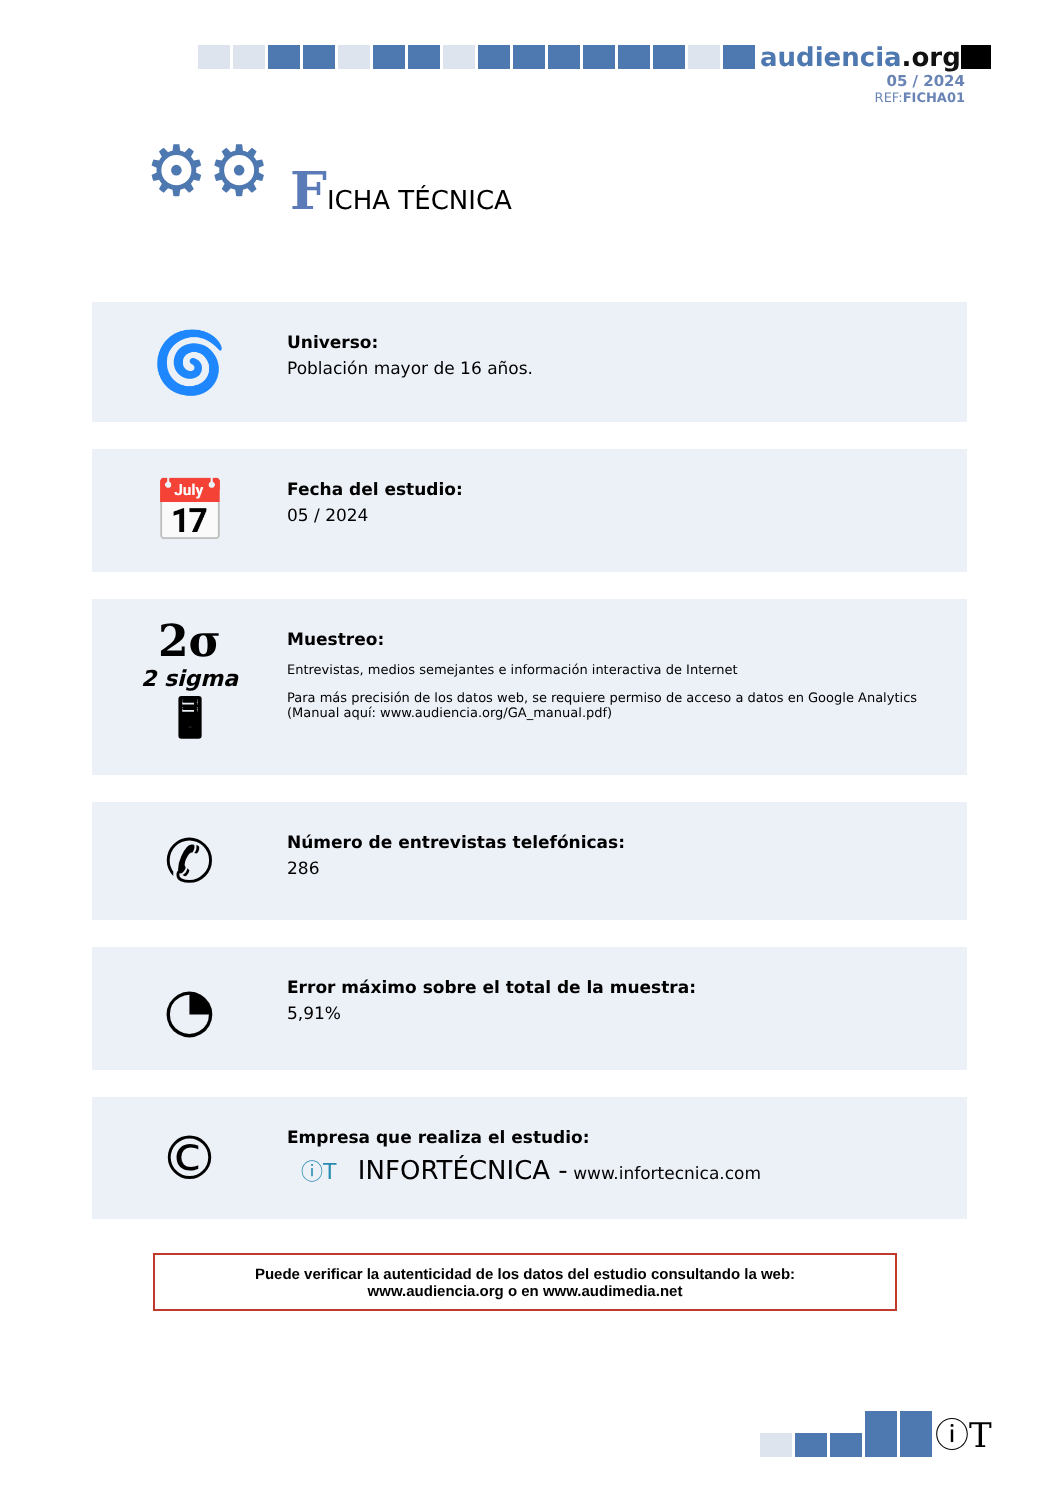audiencia.org
05 / 2024
REF:FICHA01
⚙⚙ FICHA TÉCNICA
🌀
Universo:
Población mayor de 16 años.
📅
Fecha del estudio:
05 / 2024
2σ
2 sigma
🖥
Muestreo:
Entrevistas, medios semejantes e información interactiva de Internet
Para más precisión de los datos web, se requiere permiso de acceso a datos en Google Analytics
(Manual aquí: www.audiencia.org/GA_manual.pdf)
✆
Número de entrevistas telefónicas:
286
◔
Error máximo sobre el total de la muestra:
5,91%
©
Empresa que realiza el estudio:
ⓘT INFORTÉCNICA - www.infortecnica.com
Puede verificar la autenticidad de los datos del estudio consultando la web:
www.audiencia.org o en www.audimedia.net
ⓘT